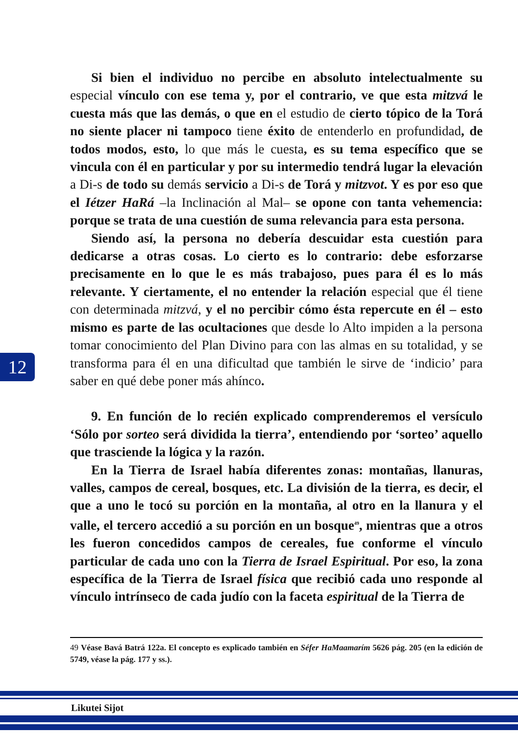Si bien el individuo no percibe en absoluto intelectualmente su especial vínculo con ese tema y, por el contrario, ve que esta mitzvá le cuesta más que las demás, o que en el estudio de cierto tópico de la Torá no siente placer ni tampoco tiene éxito de entenderlo en profundidad, de todos modos, esto, lo que más le cuesta, es su tema específico que se vincula con él en particular y por su intermedio tendrá lugar la elevación a Di-s de todo su demás servicio a Di-s de Torá y mitzvot. Y es por eso que el Iétzer HaRá –la Inclinación al Mal– se opone con tanta vehemencia: porque se trata de una cuestión de suma relevancia para esta persona.
Siendo así, la persona no debería descuidar esta cuestión para dedicarse a otras cosas. Lo cierto es lo contrario: debe esforzarse precisamente en lo que le es más trabajoso, pues para él es lo más relevante. Y ciertamente, el no entender la relación especial que él tiene con determinada mitzvá, y el no percibir cómo ésta repercute en él – esto mismo es parte de las ocultaciones que desde lo Alto impiden a la persona tomar conocimiento del Plan Divino para con las almas en su totalidad, y se transforma para él en una dificultad que también le sirve de ‘indicio’ para saber en qué debe poner más ahínco.
9. En función de lo recién explicado comprenderemos el versículo ‘Sólo por sorteo será dividida la tierra’, entendiendo por ‘sorteo’ aquello que trasciende la lógica y la razón.
En la Tierra de Israel había diferentes zonas: montañas, llanuras, valles, campos de cereal, bosques, etc. La división de la tierra, es decir, el que a uno le tocó su porción en la montaña, al otro en la llanura y el valle, el tercero accedió a su porción en un bosque<sup>49</sup>, mientras que a otros les fueron concedidos campos de cereales, fue conforme el vínculo particular de cada uno con la Tierra de Israel Espiritual. Por eso, la zona específica de la Tierra de Israel física que recibió cada uno responde al vínculo intrínseco de cada judío con la faceta espiritual de la Tierra de
12
49 Véase Bavá Batrá 122a. El concepto es explicado también en Séfer HaMaamarím 5626 pág. 205 (en la edición de 5749, véase la pág. 177 y ss.).
Likutei Sijot